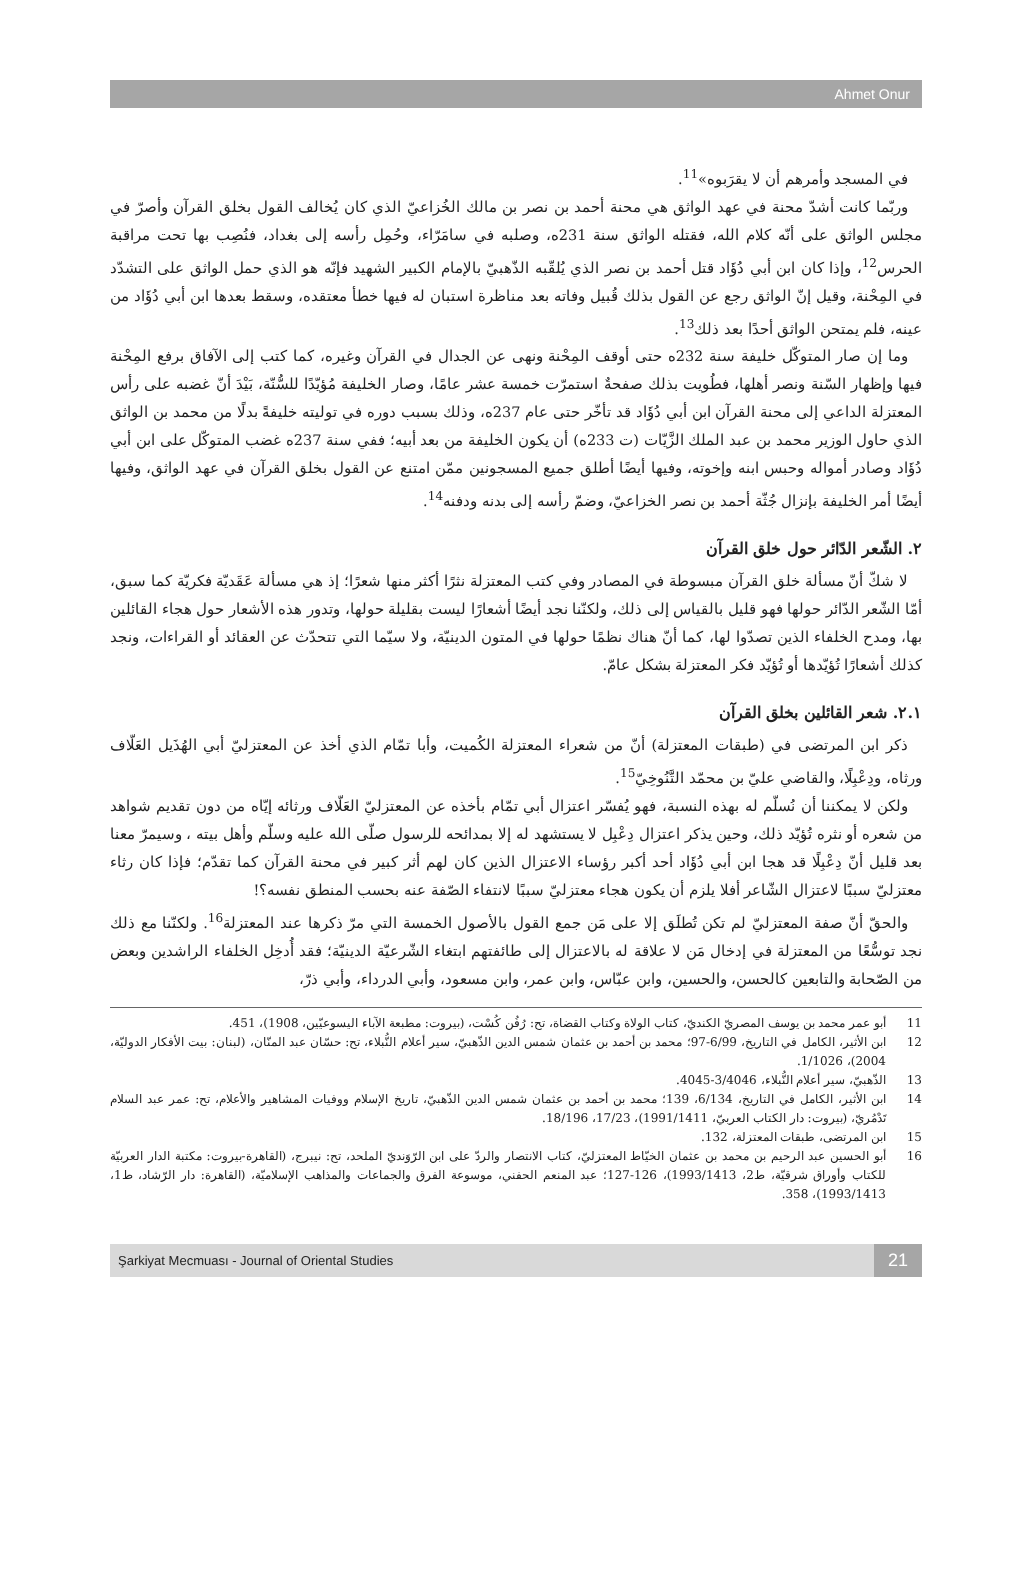Ahmet Onur
في المسجد وأمرهم أن لا يقرَبوه»<sup>11</sup>.
وربّما كانت أشدّ محنة في عهد الواثق هي محنة أحمد بن نصر بن مالك الخُزاعيّ الذي كان يُخالف القول بخلق القرآن وأصرّ في مجلس الواثق على أنّه كلام الله، فقتله الواثق سنة 231ه، وصلبه في سامَرّاء، وحُمِل رأسه إلى بغداد، فنُصِب بها تحت مراقبة الحرس<sup>12</sup>، وإذا كان ابن أبي دُؤَاد قتل أحمد بن نصر الذي يُلقّبه الذّهبيّ بالإمام الكبير الشهيد فإنّه هو الذي حمل الواثق على التشدّد في المِحْنة، وقيل إنّ الواثق رجع عن القول بذلك قُبيل وفاته بعد مناظرة استبان له فيها خطأ معتقده، وسقط بعدها ابن أبي دُؤَاد من عينه، فلم يمتحن الواثق أحدًا بعد ذلك<sup>13</sup>.
وما إن صار المتوكّل خليفة سنة 232ه حتى أوقف المِحْنة ونهى عن الجدال في القرآن وغيره، كما كتب إلى الآفاق برفع المِحْنة فيها وإظهار السّنة ونصر أهلها، فطُويت بذلك صفحةٌ استمرّت خمسة عشر عامًا، وصار الخليفة مُؤيّدًا للسُّنّة، بَيْدَ أنّ غضبه على رأس المعتزلة الداعي إلى محنة القرآن ابن أبي دُؤَاد قد تأخّر حتى عام 237ه، وذلك بسبب دوره في توليته خليفةً بدلًا من محمد بن الواثق الذي حاول الوزير محمد بن عبد الملك الزَّيّات (ت 233ه) أن يكون الخليفة من بعد أبيه؛ ففي سنة 237ه غضب المتوكّل على ابن أبي دُؤَاد وصادر أمواله وحبس ابنه وإخوته، وفيها أيضًا أطلق جميع المسجونين ممّن امتنع عن القول بخلق القرآن في عهد الواثق، وفيها أيضًا أمر الخليفة بإنزال جُثّة أحمد بن نصر الخزاعيّ، وضمّ رأسه إلى بدنه ودفنه<sup>14</sup>.
٢. الشّعر الدّائر حول خلق القرآن
لا شكّ أنّ مسألة خلق القرآن مبسوطة في المصادر وفي كتب المعتزلة نثرًا أكثر منها شعرًا؛ إذ هي مسألة عَقَديّة فكريّة كما سبق، أمّا الشّعر الدّائر حولها فهو قليل بالقياس إلى ذلك، ولكنّنا نجد أيضًا أشعارًا ليست بقليلة حولها، وتدور هذه الأشعار حول هجاء القائلين بها، ومدح الخلفاء الذين تصدّوا لها، كما أنّ هناك نظمًا حولها في المتون الدينيّة، ولا سيّما التي تتحدّث عن العقائد أو القراءات، ونجد كذلك أشعارًا تُؤيّدها أو تُؤيّد فكر المعتزلة بشكل عامّ.
٢.١. شعر القائلين بخلق القرآن
ذكر ابن المرتضى في (طبقات المعتزلة) أنّ من شعراء المعتزلة الكُميت، وأبا تمّام الذي أخذ عن المعتزليّ أبي الهُذَيل العَلّاف ورثاه، ودِعْبِلًا، والقاضي عليّ بن محمّد التَّنُوخِيّ<sup>15</sup>.
ولكن لا يمكننا أن نُسلّم له بهذه النسبة، فهو يُفسّر اعتزال أبي تمّام بأخذه عن المعتزليّ العَلّاف ورثائه إيّاه من دون تقديم شواهد من شعره أو نثره تُؤيّد ذلك، وحين يذكر اعتزال دِعْبِل لا يستشهد له إلا بمدائحه للرسول صلّى الله عليه وسلّم وأهل بيته ، وسيمرّ معنا بعد قليل أنّ دِعْبِلًا قد هجا ابن أبي دُؤَاد أحد أكبر رؤساء الاعتزال الذين كان لهم أثر كبير في محنة القرآن كما تقدّم؛ فإذا كان رثاء معتزليّ سببًا لاعتزال الشّاعر أفلا يلزم أن يكون هجاء معتزليّ سببًا لانتفاء الصّفة عنه بحسب المنطق نفسه؟!
والحقّ أنّ صفة المعتزليّ لم تكن تُطلَق إلا على مَن جمع القول بالأصول الخمسة التي مرّ ذكرها عند المعتزلة<sup>16</sup>. ولكنّنا مع ذلك نجد توسُّعًا من المعتزلة في إدخال مَن لا علاقة له بالاعتزال إلى طائفتهم ابتغاء الشّرعيّة الدينيّة؛ فقد أُدخِل الخلفاء الراشدين وبعض من الصّحابة والتابعين كالحسن، والحسين، وابن عبّاس، وابن عمر، وابن مسعود، وأبي الدرداء، وأبي ذرّ،
11 أبو عمر محمد بن يوسف المصريّ الكنديّ، كتاب الولاة وكتاب القضاة، تح: رُفُن كُسْت، (بيروت: مطبعة الآباء اليسوعيّين، 1908)، 451.
12 ابن الأثير، الكامل في التاريخ، 6/99-97؛ محمد بن أحمد بن عثمان شمس الدين الذّهبيّ، سير أعلام النُّبلاء، تح: حسّان عبد المنّان، (لبنان: بيت الأفكار الدوليّة، 2004)، 1/1026.
13 الذّهبيّ، سير أعلام النُّبلاء، 3/4046-4045.
14 ابن الأثير، الكامل في التاريخ، 6/134، 139؛ محمد بن أحمد بن عثمان شمس الدين الذّهبيّ، تاريخ الإسلام ووفيات المشاهير والأعلام، تح: عمر عبد السلام تَدْمُريّ، (بيروت: دار الكتاب العربيّ، 1991/1411)، 17/23، 18/196.
15 ابن المرتضى، طبقات المعتزلة، 132.
16 أبو الحسين عبد الرحيم بن محمد بن عثمان الخيّاط المعتزليّ، كتاب الانتصار والردّ على ابن الرّوَنديّ الملحد، تح: نيبرج، (القاهرة-بيروت: مكتبة الدار العربيّة للكتاب وأوراق شرقيّة، ط2، 1993/1413)، 126-127؛ عبد المنعم الحفني، موسوعة الفرق والجماعات والمذاهب الإسلاميّة، (القاهرة: دار الرّشاد، ط1، 1993/1413)، 358.
Şarkiyat Mecmuası - Journal of Oriental Studies 21